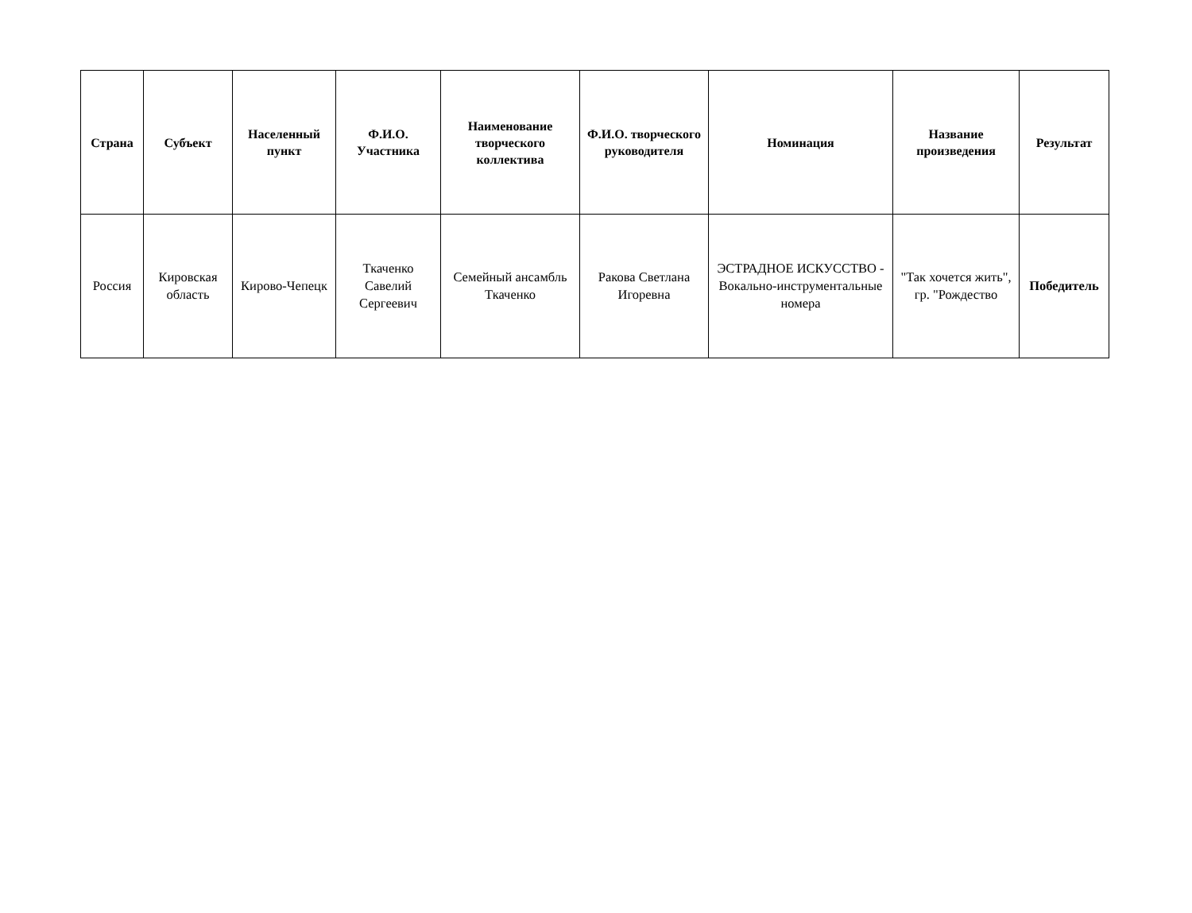| Страна | Субъект | Населенный пункт | Ф.И.О. Участника | Наименование творческого коллектива | Ф.И.О. творческого руководителя | Номинация | Название произведения | Результат |
| --- | --- | --- | --- | --- | --- | --- | --- | --- |
| Россия | Кировская область | Кирово-Чепецк | Ткаченко Савелий Сергеевич | Семейный ансамбль Ткаченко | Ракова Светлана Игоревна | ЭСТРАДНОЕ ИСКУССТВО - Вокально-инструментальные номера | "Так хочется жить", гр. "Рождество | Победитель |